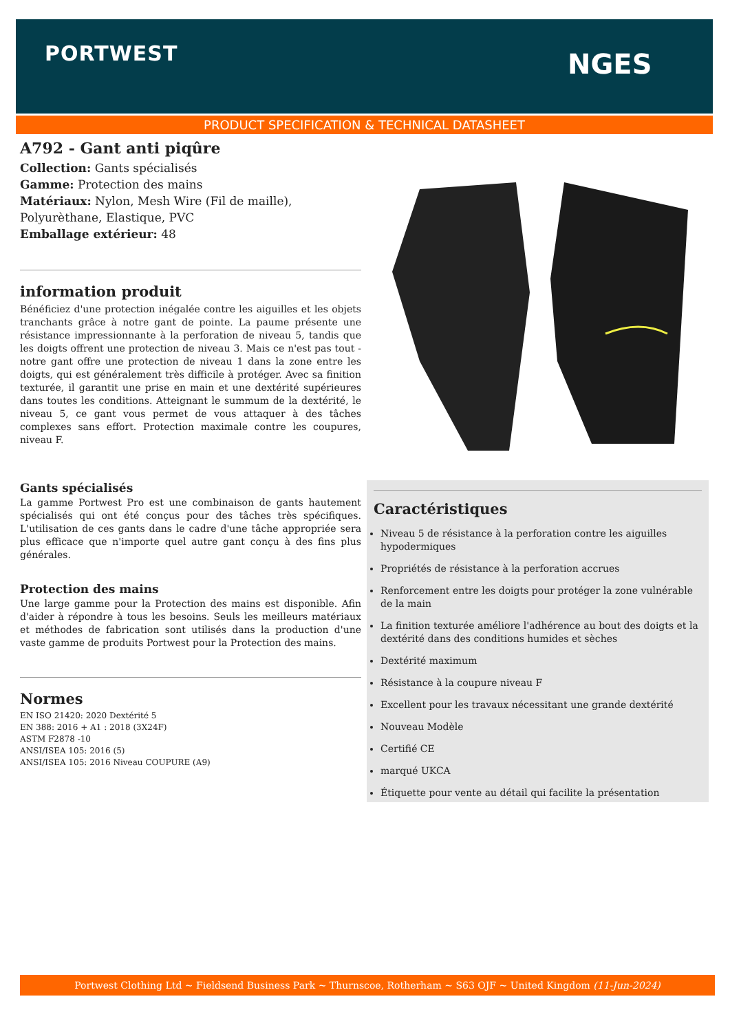PORTWEST NGES
PRODUCT SPECIFICATION & TECHNICAL DATASHEET
A792 - Gant anti piqûre
Collection: Gants spécialisés
Gamme: Protection des mains
Matériaux: Nylon, Mesh Wire (Fil de maille), Polyurèthane, Elastique, PVC
Emballage extérieur: 48
information produit
Bénéficiez d'une protection inégalée contre les aiguilles et les objets tranchants grâce à notre gant de pointe. La paume présente une résistance impressionnante à la perforation de niveau 5, tandis que les doigts offrent une protection de niveau 3. Mais ce n'est pas tout - notre gant offre une protection de niveau 1 dans la zone entre les doigts, qui est généralement très difficile à protéger. Avec sa finition texturée, il garantit une prise en main et une dextérité supérieures dans toutes les conditions. Atteignant le summum de la dextérité, le niveau 5, ce gant vous permet de vous attaquer à des tâches complexes sans effort. Protection maximale contre les coupures, niveau F.
Gants spécialisés
La gamme Portwest Pro est une combinaison de gants hautement spécialisés qui ont été conçus pour des tâches très spécifiques. L'utilisation de ces gants dans le cadre d'une tâche appropriée sera plus efficace que n'importe quel autre gant conçu à des fins plus générales.
Protection des mains
Une large gamme pour la Protection des mains est disponible. Afin d'aider à répondre à tous les besoins. Seuls les meilleurs matériaux et méthodes de fabrication sont utilisés dans la production d'une vaste gamme de produits Portwest pour la Protection des mains.
Normes
EN ISO 21420: 2020 Dextérité 5
EN 388: 2016 + A1 : 2018 (3X24F)
ASTM F2878 -10
ANSI/ISEA 105: 2016 (5)
ANSI/ISEA 105: 2016 Niveau COUPURE (A9)
Caractéristiques
Niveau 5 de résistance à la perforation contre les aiguilles hypodermiques
Propriétés de résistance à la perforation accrues
Renforcement entre les doigts pour protéger la zone vulnérable de la main
La finition texturée améliore l'adhérence au bout des doigts et la dextérité dans des conditions humides et sèches
Dextérité maximum
Résistance à la coupure niveau F
Excellent pour les travaux nécessitant une grande dextérité
Nouveau Modèle
Certifié CE
marqué UKCA
Étiquette pour vente au détail qui facilite la présentation
Portwest Clothing Ltd ~ Fieldsend Business Park ~ Thurnscoe, Rotherham ~ S63 OJF ~ United Kingdom (11-Jun-2024)